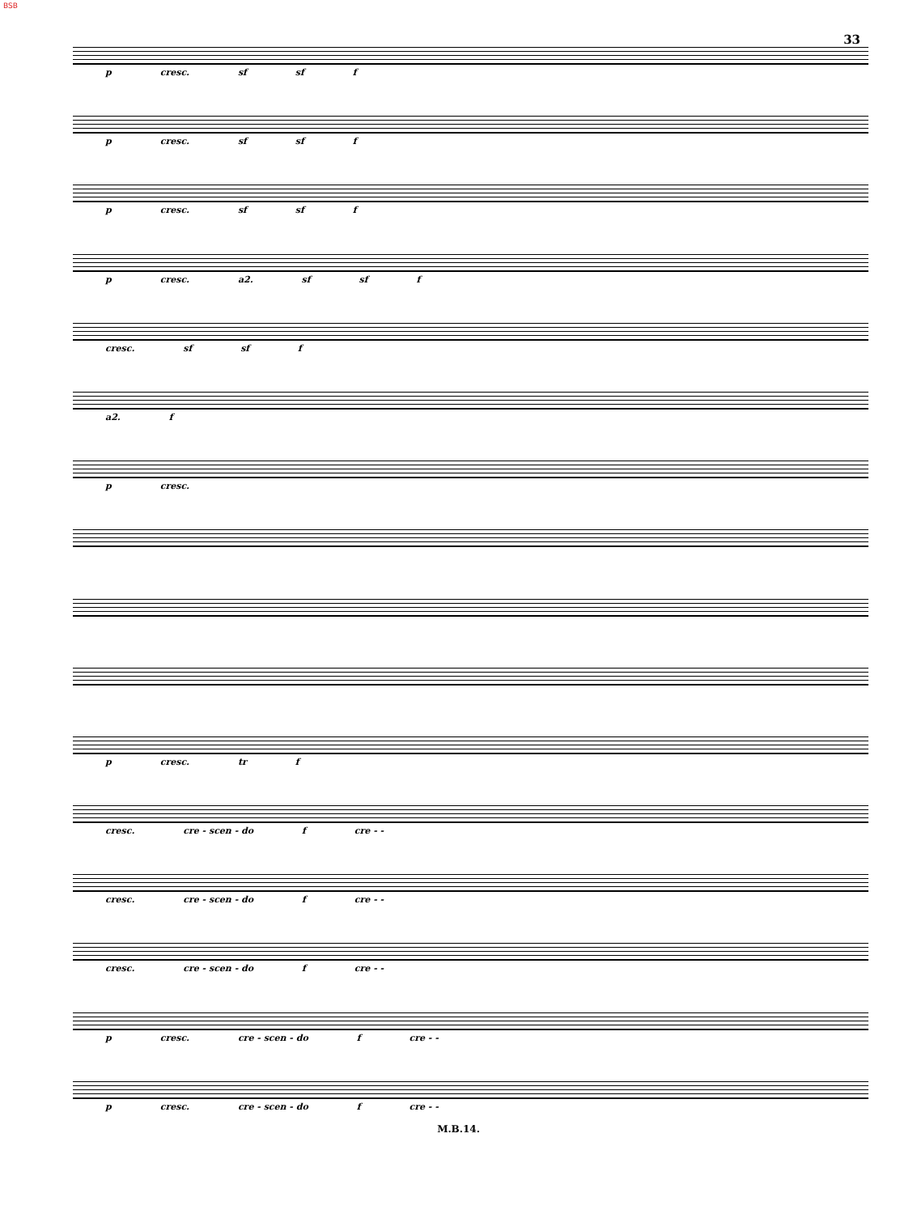BSB
33
p cresc. sf sf f
p cresc. sf sf f
p cresc. sf sf f
p cresc. a2. sf sf f
cresc. sf sf f
a2. f
p cresc.
p cresc. tr f
cresc. cre - scen - do f cre - -
cresc. cre - scen - do f cre - -
cresc. cre - scen - do f cre - -
p cresc. cre - scen - do f cre - -
p cresc. cre - scen - do f cre - -
M.B.14.